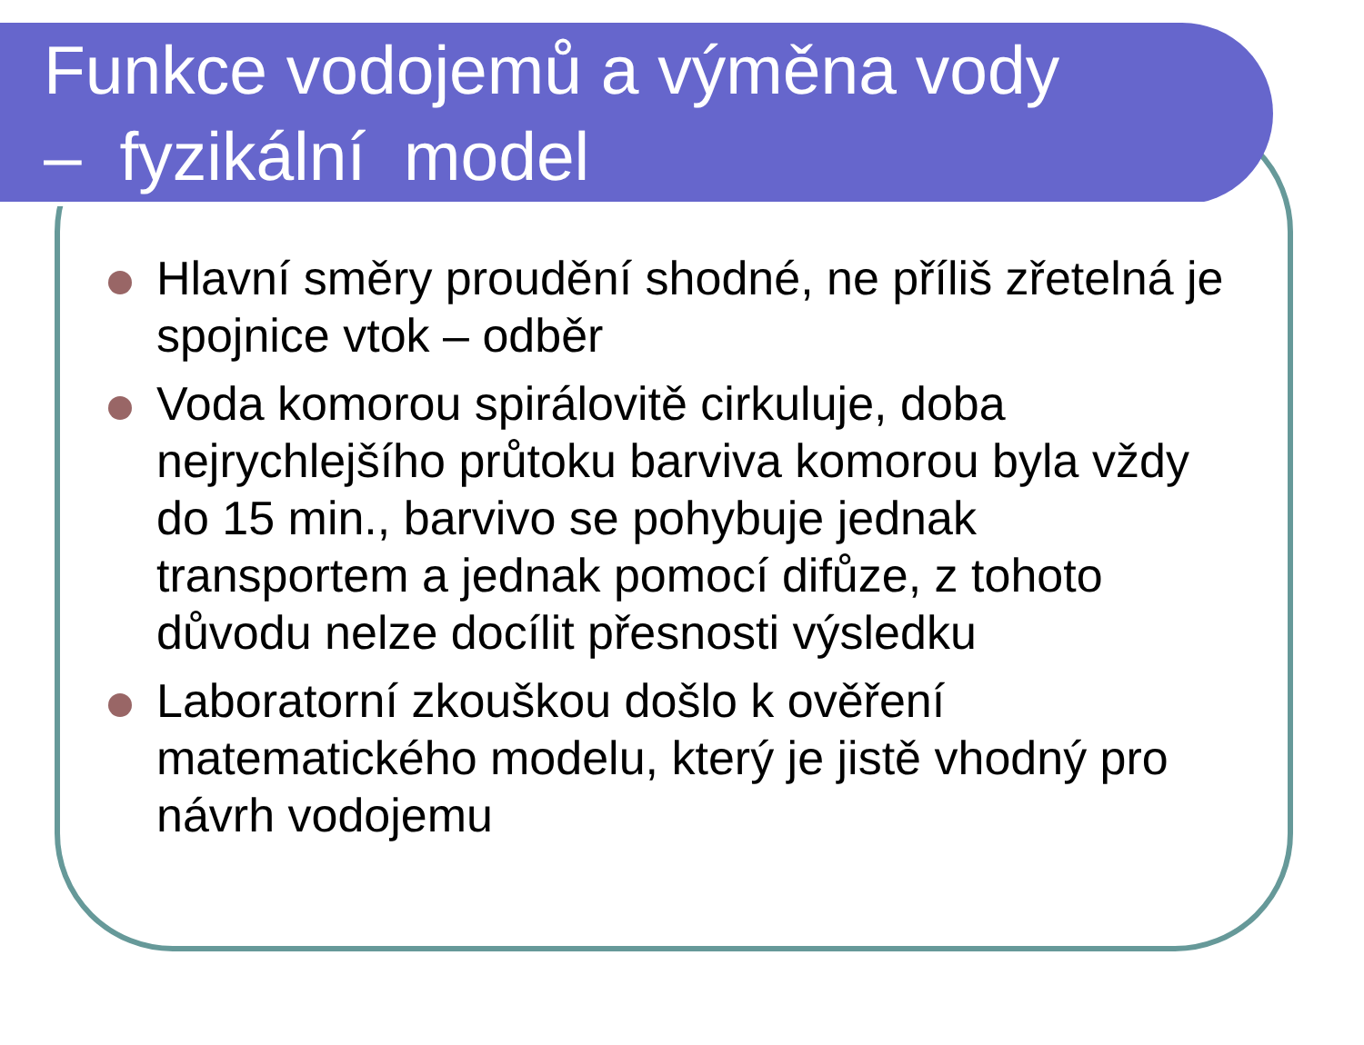Funkce vodojemů a výměna vody
– fyzikální model
Hlavní směry proudění shodné, ne příliš zřetelná je spojnice vtok – odběr
Voda komorou spirálovitě cirkuluje, doba nejrychlejšího průtoku barviva komorou byla vždy do 15 min., barvivo se pohybuje jednak transportem a jednak pomocí difůze, z tohoto důvodu nelze docílit přesnosti výsledku
Laboratorní zkouškou došlo k ověření matematického modelu, který je jistě vhodný pro návrh vodojemu